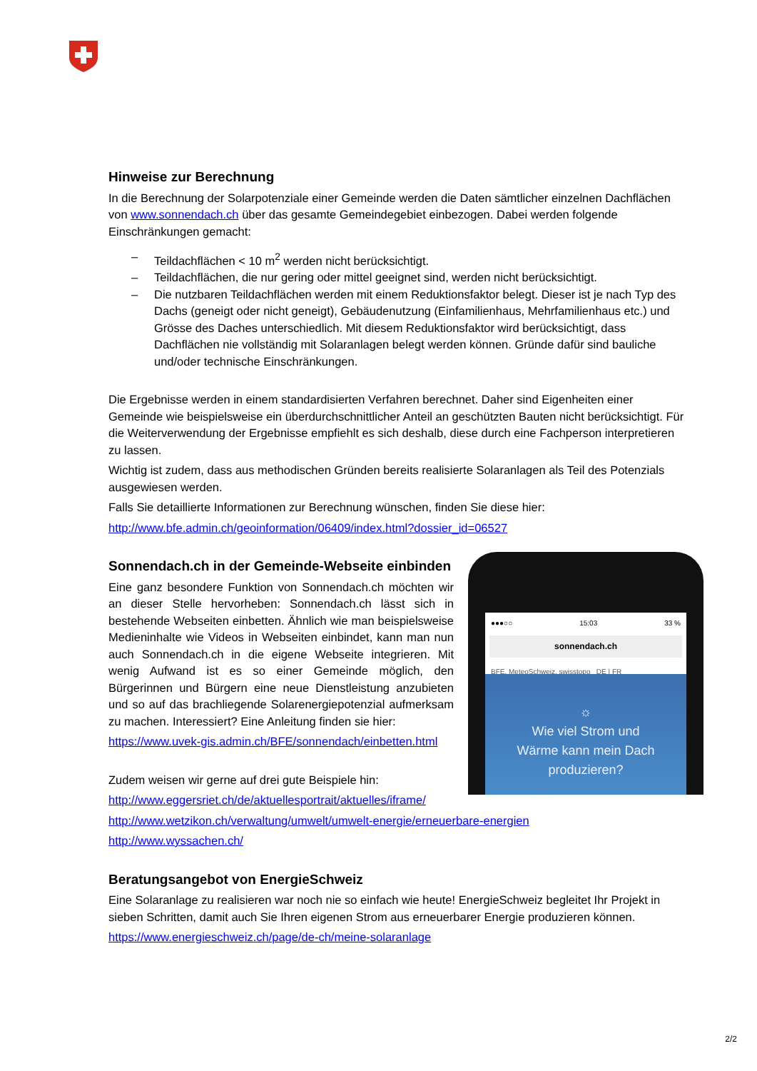Hinweise zur Berechnung
In die Berechnung der Solarpotenziale einer Gemeinde werden die Daten sämtlicher einzelnen Dachflächen von www.sonnendach.ch über das gesamte Gemeindegebiet einbezogen. Dabei werden folgende Einschränkungen gemacht:
– Teildachflächen < 10 m<sup>2</sup> werden nicht berücksichtigt.
– Teildachflächen, die nur gering oder mittel geeignet sind, werden nicht berücksichtigt.
– Die nutzbaren Teildachflächen werden mit einem Reduktionsfaktor belegt. Dieser ist je nach Typ des Dachs (geneigt oder nicht geneigt), Gebäudenutzung (Einfamilienhaus, Mehrfamilienhaus etc.) und Grösse des Daches unterschiedlich. Mit diesem Reduktionsfaktor wird berücksichtigt, dass Dachflächen nie vollständig mit Solaranlagen belegt werden können. Gründe dafür sind bauliche und/oder technische Einschränkungen.
Die Ergebnisse werden in einem standardisierten Verfahren berechnet. Daher sind Eigenheiten einer Gemeinde wie beispielsweise ein überdurchschnittlicher Anteil an geschützten Bauten nicht berücksichtigt. Für die Weiterverwendung der Ergebnisse empfiehlt es sich deshalb, diese durch eine Fachperson interpretieren zu lassen.
Wichtig ist zudem, dass aus methodischen Gründen bereits realisierte Solaranlagen als Teil des Potenzials ausgewiesen werden.
Falls Sie detaillierte Informationen zur Berechnung wünschen, finden Sie diese hier:
http://www.bfe.admin.ch/geoinformation/06409/index.html?dossier_id=06527
●●●○○ 15:03 33 %
sonnendach.ch
BFE, MeteoSchweiz, swisstopo DE | FR
☼
Wie viel Strom und
Wärme kann mein Dach
produzieren?
Sonnendach.ch in der Gemeinde-Webseite einbinden
Eine ganz besondere Funktion von Sonnendach.ch möchten wir an dieser Stelle hervorheben: Sonnendach.ch lässt sich in bestehende Webseiten einbetten. Ähnlich wie man beispielsweise Medieninhalte wie Videos in Webseiten einbindet, kann man nun auch Sonnendach.ch in die eigene Webseite integrieren. Mit wenig Aufwand ist es so einer Gemeinde möglich, den Bürgerinnen und Bürgern eine neue Dienstleistung anzubieten und so auf das brachliegende Solarenergiepotenzial aufmerksam zu machen. Interessiert? Eine Anleitung finden sie hier:
https://www.uvek-gis.admin.ch/BFE/sonnendach/einbetten.html
Zudem weisen wir gerne auf drei gute Beispiele hin:
http://www.eggersriet.ch/de/aktuellesportrait/aktuelles/iframe/
http://www.wetzikon.ch/verwaltung/umwelt/umwelt-energie/erneuerbare-energien
http://www.wyssachen.ch/
Beratungsangebot von EnergieSchweiz
Eine Solaranlage zu realisieren war noch nie so einfach wie heute! EnergieSchweiz begleitet Ihr Projekt in sieben Schritten, damit auch Sie Ihren eigenen Strom aus erneuerbarer Energie produzieren können.
https://www.energieschweiz.ch/page/de-ch/meine-solaranlage
2/2